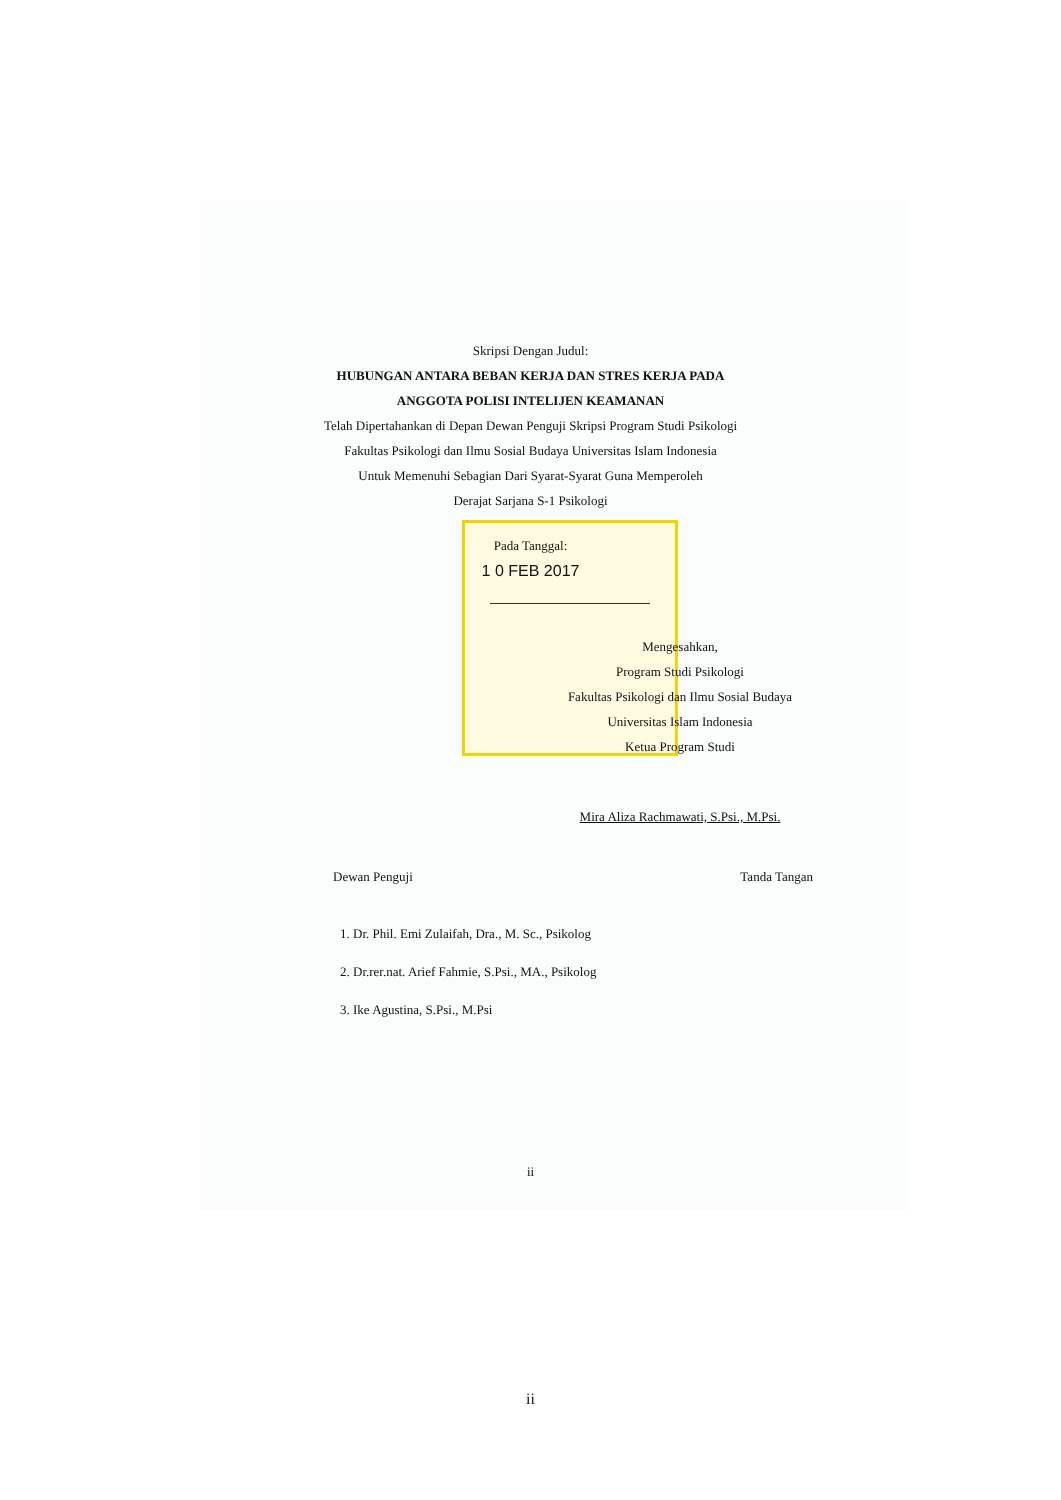Skripsi Dengan Judul:
HUBUNGAN ANTARA BEBAN KERJA DAN STRES KERJA PADA
ANGGOTA POLISI INTELIJEN KEAMANAN
Telah Dipertahankan di Depan Dewan Penguji Skripsi Program Studi Psikologi
Fakultas Psikologi dan Ilmu Sosial Budaya Universitas Islam Indonesia
Untuk Memenuhi Sebagian Dari Syarat-Syarat Guna Memperoleh
Derajat Sarjana S-1 Psikologi
Pada Tanggal:
1 0 FEB 2017
Mengesahkan,
Program Studi Psikologi
Fakultas Psikologi dan Ilmu Sosial Budaya
Universitas Islam Indonesia
Ketua Program Studi
Mira Aliza Rachmawati, S.Psi., M.Psi.
Dewan Penguji Tanda Tangan
1. Dr. Phil. Emi Zulaifah, Dra., M. Sc., Psikolog
2. Dr.rer.nat. Arief Fahmie, S.Psi., MA., Psikolog
3. Ike Agustina, S.Psi., M.Psi
ii
ii